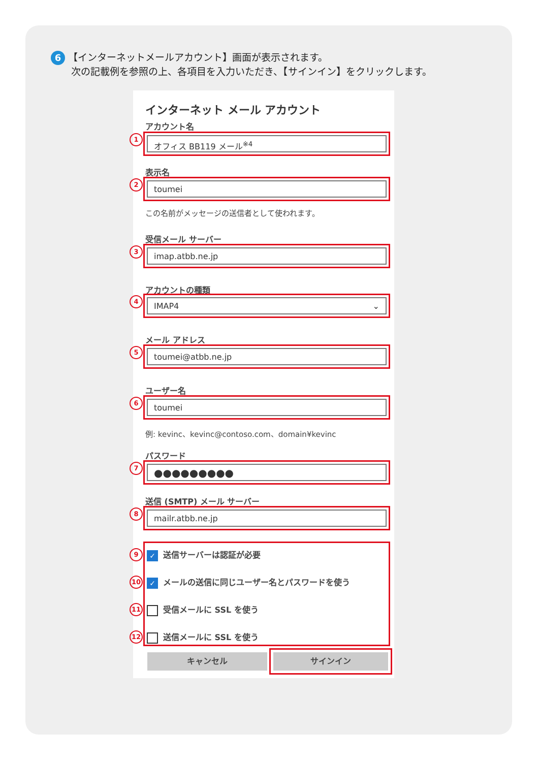6 【インターネットメールアカウント】画面が表示されます。
次の記載例を参照の上、各項目を入力いただき、【サインイン】をクリックします。
インターネット メール アカウント
アカウント名
1 オフィス BB119 メール<sup>※4</sup>
表示名
2 toumei
この名前がメッセージの送信者として使われます。
受信メール サーバー
3 imap.atbb.ne.jp
アカウントの種類
4 IMAP4 ⌄
メール アドレス
5 toumei@atbb.ne.jp
ユーザー名
6 toumei
例: kevinc、kevinc@contoso.com、domain¥kevinc
パスワード
7 ●●●●●●●●●
送信 (SMTP) メール サーバー
8 mailr.atbb.ne.jp
9 ✓ 送信サーバーは認証が必要
10 ✓ メールの送信に同じユーザー名とパスワードを使う
11 受信メールに SSL を使う
12 送信メールに SSL を使う
キャンセル サインイン